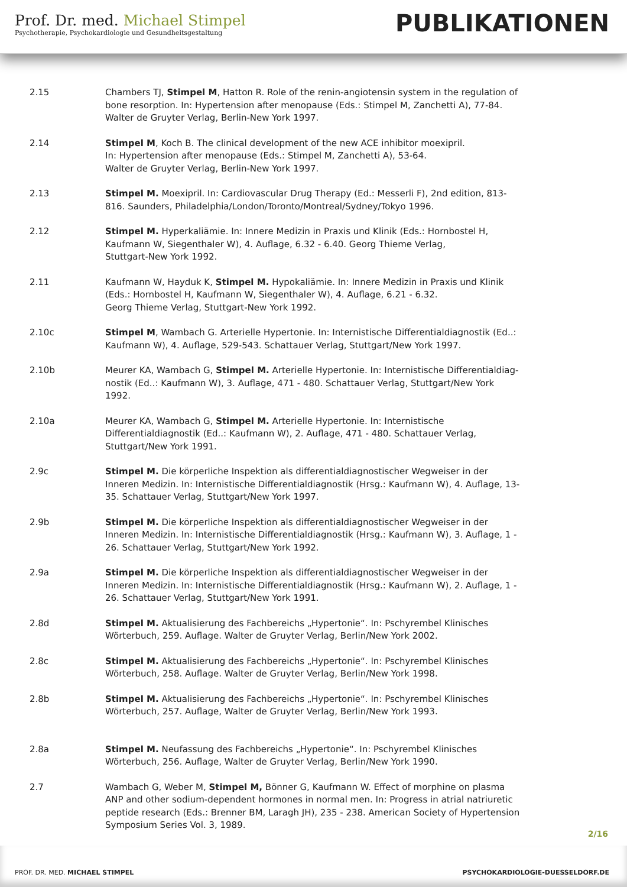Prof. Dr. med. Michael Stimpel
Psychotherapie, Psychokardiologie und Gesundheitsgestaltung
PUBLIKATIONEN
2.15 Chambers TJ, Stimpel M, Hatton R. Role of the renin-angiotensin system in the regulation of bone resorption. In: Hypertension after menopause (Eds.: Stimpel M, Zanchetti A), 77-84. Walter de Gruyter Verlag, Berlin-New York 1997.
2.14 Stimpel M, Koch B. The clinical development of the new ACE inhibitor moexipril.
In: Hypertension after menopause (Eds.: Stimpel M, Zanchetti A), 53-64.
Walter de Gruyter Verlag, Berlin-New York 1997.
2.13 Stimpel M. Moexipril. In: Cardiovascular Drug Therapy (Ed.: Messerli F), 2nd edition, 813-816. Saunders, Philadelphia/London/Toronto/Montreal/Sydney/Tokyo 1996.
2.12 Stimpel M. Hyperkaliämie. In: Innere Medizin in Praxis und Klinik (Eds.: Hornbostel H, Kaufmann W, Siegenthaler W), 4. Auflage, 6.32 - 6.40. Georg Thieme Verlag,
Stuttgart-New York 1992.
2.11 Kaufmann W, Hayduk K, Stimpel M. Hypokaliämie. In: Innere Medizin in Praxis und Klinik (Eds.: Hornbostel H, Kaufmann W, Siegenthaler W), 4. Auflage, 6.21 - 6.32.
Georg Thieme Verlag, Stuttgart-New York 1992.
2.10c Stimpel M, Wambach G. Arterielle Hypertonie. In: Internistische Differentialdiagnostik (Ed..: Kaufmann W), 4. Auflage, 529-543. Schattauer Verlag, Stuttgart/New York 1997.
2.10b Meurer KA, Wambach G, Stimpel M. Arterielle Hypertonie. In: Internistische Differentialdiag-nostik (Ed..: Kaufmann W), 3. Auflage, 471 - 480. Schattauer Verlag, Stuttgart/New York 1992.
2.10a Meurer KA, Wambach G, Stimpel M. Arterielle Hypertonie. In: Internistische Differentialdiagnostik (Ed..: Kaufmann W), 2. Auflage, 471 - 480. Schattauer Verlag, Stuttgart/New York 1991.
2.9c Stimpel M. Die körperliche Inspektion als differentialdiagnostischer Wegweiser in der Inneren Medizin. In: Internistische Differentialdiagnostik (Hrsg.: Kaufmann W), 4. Auflage, 13-35. Schattauer Verlag, Stuttgart/New York 1997.
2.9b Stimpel M. Die körperliche Inspektion als differentialdiagnostischer Wegweiser in der Inneren Medizin. In: Internistische Differentialdiagnostik (Hrsg.: Kaufmann W), 3. Auflage, 1 - 26. Schattauer Verlag, Stuttgart/New York 1992.
2.9a Stimpel M. Die körperliche Inspektion als differentialdiagnostischer Wegweiser in der Inneren Medizin. In: Internistische Differentialdiagnostik (Hrsg.: Kaufmann W), 2. Auflage, 1 - 26. Schattauer Verlag, Stuttgart/New York 1991.
2.8d Stimpel M. Aktualisierung des Fachbereichs „Hypertonie“. In: Pschyrembel Klinisches Wörterbuch, 259. Auflage. Walter de Gruyter Verlag, Berlin/New York 2002.
2.8c Stimpel M. Aktualisierung des Fachbereichs „Hypertonie“. In: Pschyrembel Klinisches Wörterbuch, 258. Auflage. Walter de Gruyter Verlag, Berlin/New York 1998.
2.8b Stimpel M. Aktualisierung des Fachbereichs „Hypertonie“. In: Pschyrembel Klinisches Wörterbuch, 257. Auflage, Walter de Gruyter Verlag, Berlin/New York 1993.
2.8a Stimpel M. Neufassung des Fachbereichs „Hypertonie“. In: Pschyrembel Klinisches Wörterbuch, 256. Auflage, Walter de Gruyter Verlag, Berlin/New York 1990.
2.7 Wambach G, Weber M, Stimpel M, Bönner G, Kaufmann W. Effect of morphine on plasma ANP and other sodium-dependent hormones in normal men. In: Progress in atrial natriuretic peptide research (Eds.: Brenner BM, Laragh JH), 235 - 238. American Society of Hypertension Symposium Series Vol. 3, 1989.
2/16
PROF. DR. MED. MICHAEL STIMPEL
PSYCHOKARDIOLOGIE-DUESSELDORF.DE